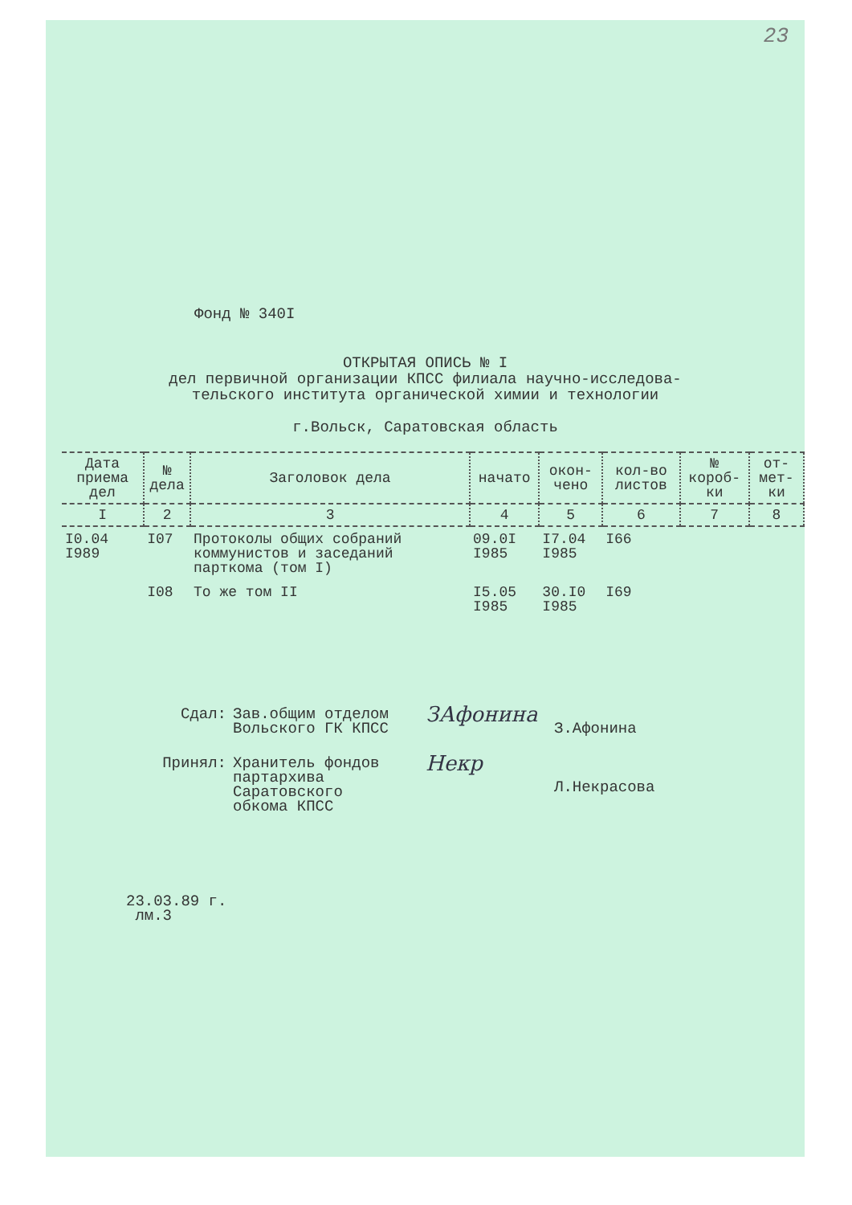23
Фонд № 340I
ОТКРЫТАЯ ОПИСЬ № I
дел первичной организации КПСС филиала научно-исследова-
тельского института органической химии и технологии
г.Вольск, Саратовская область
| Дата приема дел | № дела | Заголовок дела | начато | окон-чено | кол-во листов | № короб-ки | от-мет-ки |
| --- | --- | --- | --- | --- | --- | --- | --- |
| I | 2 | 3 | 4 | 5 | 6 | 7 | 8 |
| I0.04 I989 | I07 | Протоколы общих собраний коммунистов и заседаний парткома (том I) | 09.0I I985 | I7.04 I985 | I66 | | |
| | I08 | То же том II | I5.05 I985 | 30.I0 I985 | I69 | | |
Сдал: Зав.общим отделом
Вольского ГК КПСС
ЗАфонина
З.Афонина
Принял: Хранитель фондов
партархива
Саратовского
обкома КПСС
Некр
Л.Некрасова
23.03.89 г.
лм.3